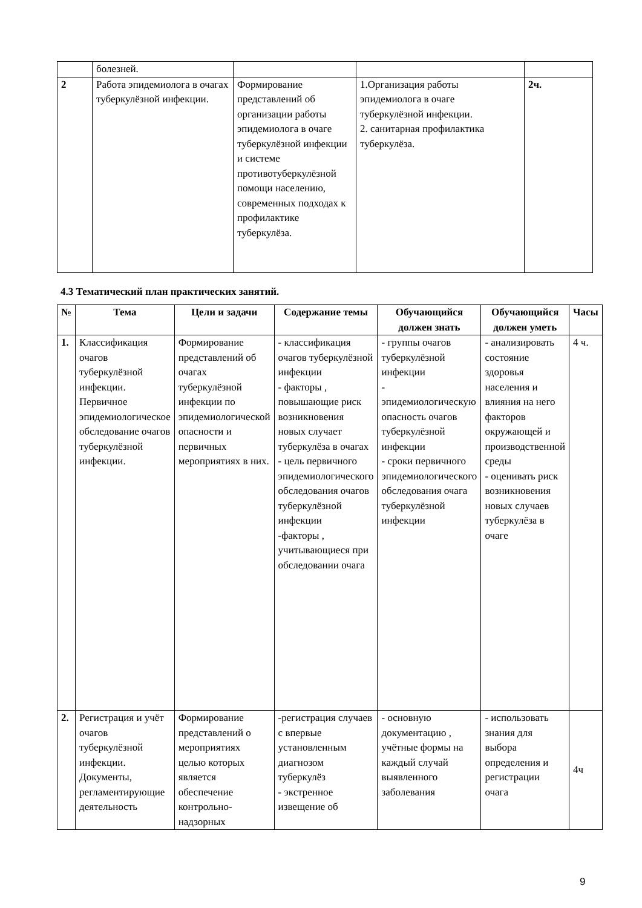| | болезней. | | | |
| 2 | Работа эпидемиолога в очагах туберкулёзной инфекции. | Формирование представлений об организации работы эпидемиолога в очаге туберкулёзной инфекции и системе противотуберкулёзной помощи населению, современных подходах к профилактике туберкулёза. | 1.Организация работы эпидемиолога в очаге туберкулёзной инфекции. 2. санитарная профилактика туберкулёза. | 2ч. |
4.3 Тематический план практических занятий.
| № | Тема | Цели и задачи | Содержание темы | Обучающийся должен знать | Обучающийся должен уметь | Часы |
| --- | --- | --- | --- | --- | --- | --- |
| 1. | Классификация очагов туберкулёзной инфекции. Первичное эпидемиологическое обследование очагов туберкулёзной инфекции. | Формирование представлений об очагах туберкулёзной инфекции по эпидемиологической опасности и первичных мероприятиях в них. | - классификация очагов туберкулёзной инфекции - факторы , повышающие риск возникновения новых случает туберкулёза в очагах - цель первичного эпидемиологического обследования очагов туберкулёзной инфекции -факторы , учитывающиеся при обследовании очага | - группы очагов туберкулёзной инфекции - эпидемиологическую опасность очагов туберкулёзной инфекции - сроки первичного эпидемиологического обследования очага туберкулёзной инфекции | - анализировать состояние здоровья населения и влияния на него факторов окружающей и производственной среды - оценивать риск возникновения новых случаев туберкулёза в очаге | 4 ч. |
| 2. | Регистрация и учёт очагов туберкулёзной инфекции. Документы, регламентирующие деятельность | Формирование представлений о мероприятиях целью которых является обеспечение контрольно-надзорных | -регистрация случаев с впервые установленным диагнозом туберкулёз - экстренное извещение об | - основную документацию , учётные формы на каждый случай выявленного заболевания | - использовать знания для выбора определения и регистрации очага | 4ч |
9